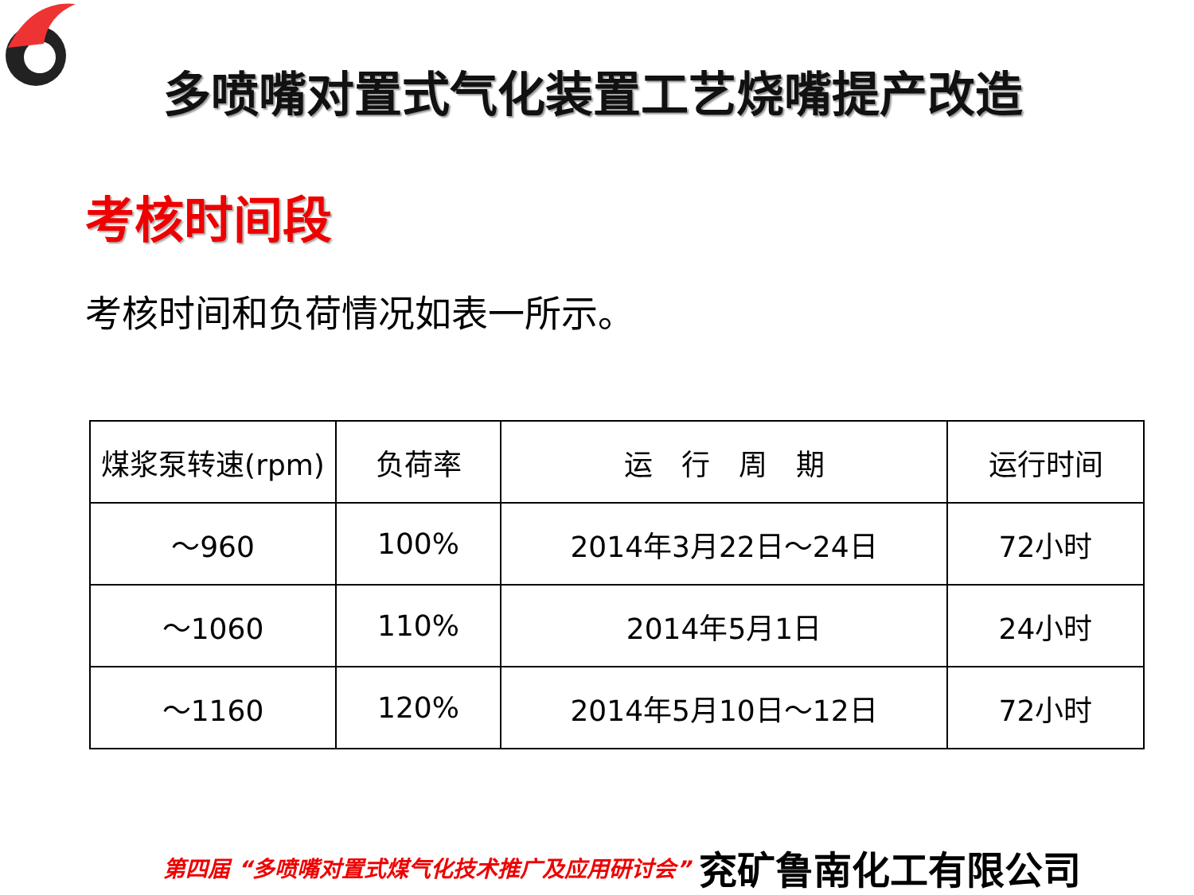多喷嘴对置式气化装置工艺烧嘴提产改造
考核时间段
考核时间和负荷情况如表一所示。
| 煤浆泵转速(rpm) | 负荷率 | 运 行 周 期 | 运行时间 |
| ～960 | 100% | 2014年3月22日～24日 | 72小时 |
| ～1060 | 110% | 2014年5月1日 | 24小时 |
| ～1160 | 120% | 2014年5月10日～12日 | 72小时 |
第四届 “多喷嘴对置式煤气化技术推广及应用研讨会” 兖矿鲁南化工有限公司